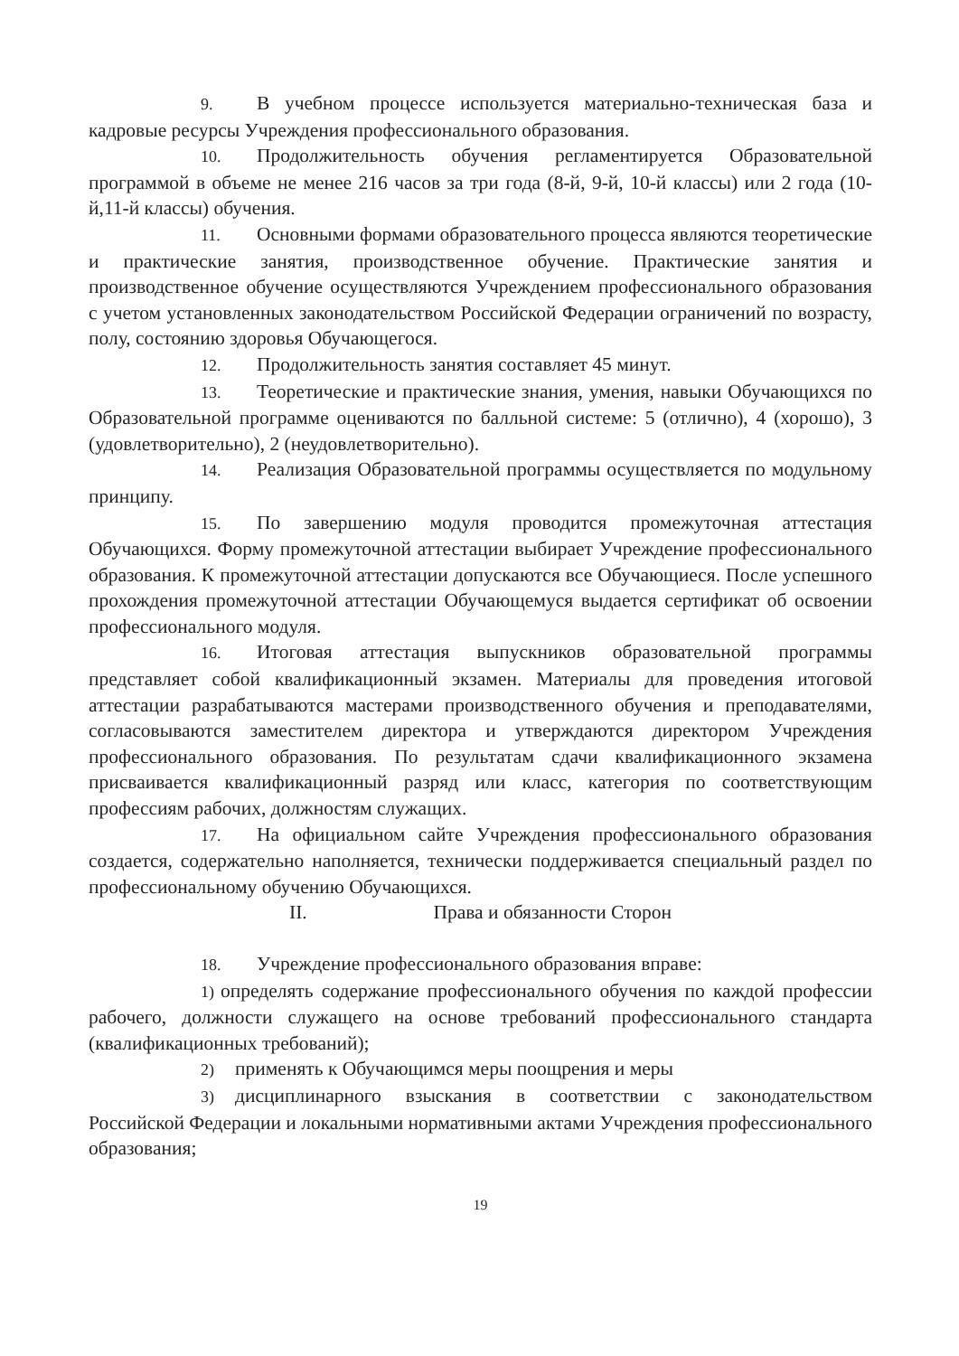9. В учебном процессе используется материально-техническая база и кадровые ресурсы Учреждения профессионального образования.
10. Продолжительность обучения регламентируется Образовательной программой в объеме не менее 216 часов за три года (8-й, 9-й, 10-й классы) или 2 года (10-й,11-й классы) обучения.
11. Основными формами образовательного процесса являются теоретические и практические занятия, производственное обучение. Практические занятия и производственное обучение осуществляются Учреждением профессионального образования с учетом установленных законодательством Российской Федерации ограничений по возрасту, полу, состоянию здоровья Обучающегося.
12. Продолжительность занятия составляет 45 минут.
13. Теоретические и практические знания, умения, навыки Обучающихся по Образовательной программе оцениваются по балльной системе: 5 (отлично), 4 (хорошо), 3 (удовлетворительно), 2 (неудовлетворительно).
14. Реализация Образовательной программы осуществляется по модульному принципу.
15. По завершению модуля проводится промежуточная аттестация Обучающихся. Форму промежуточной аттестации выбирает Учреждение профессионального образования. К промежуточной аттестации допускаются все Обучающиеся. После успешного прохождения промежуточной аттестации Обучающемуся выдается сертификат об освоении профессионального модуля.
16. Итоговая аттестация выпускников образовательной программы представляет собой квалификационный экзамен. Материалы для проведения итоговой аттестации разрабатываются мастерами производственного обучения и преподавателями, согласовываются заместителем директора и утверждаются директором Учреждения профессионального образования. По результатам сдачи квалификационного экзамена присваивается квалификационный разряд или класс, категория по соответствующим профессиям рабочих, должностям служащих.
17. На официальном сайте Учреждения профессионального образования создается, содержательно наполняется, технически поддерживается специальный раздел по профессиональному обучению Обучающихся.
II. Права и обязанности Сторон
18. Учреждение профессионального образования вправе:
1) определять содержание профессионального обучения по каждой профессии рабочего, должности служащего на основе требований профессионального стандарта (квалификационных требований);
2) применять к Обучающимся меры поощрения и меры
3) дисциплинарного взыскания в соответствии с законодательством Российской Федерации и локальными нормативными актами Учреждения профессионального образования;
19